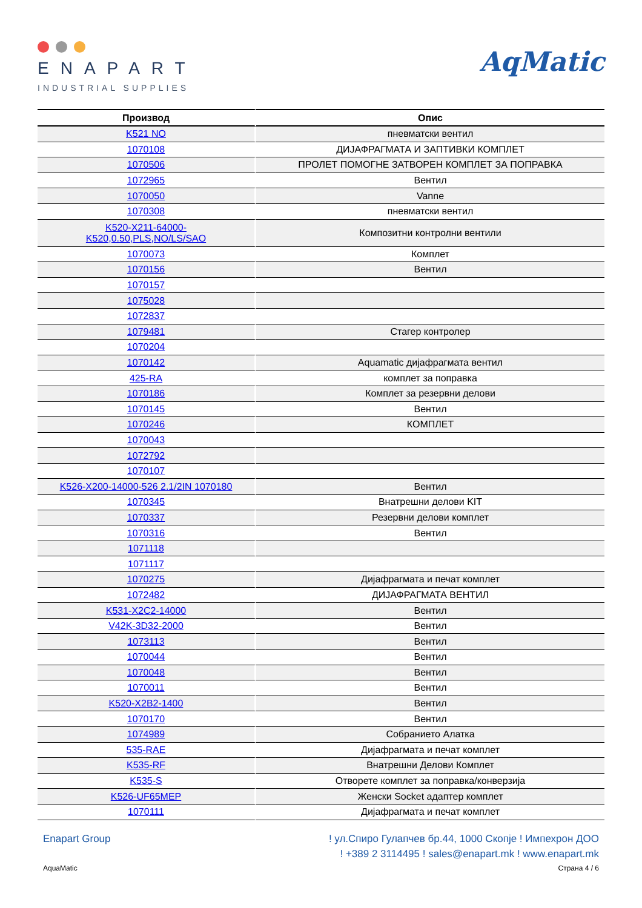ENAPART
INDUSTRIAL SUPPLIES
AqMatic
| Производ | Опис |
| --- | --- |
| K521 NO | пневматски вентил |
| 1070108 | ДИЈАФРАГМАТА И ЗАПТИВКИ КОМПЛЕТ |
| 1070506 | ПРОЛЕТ ПОМОГНЕ ЗАТВОРЕН КОМПЛЕТ ЗА ПОПРАВКА |
| 1072965 | Вентил |
| 1070050 | Vanne |
| 1070308 | пневматски вентил |
| K520-X211-64000- K520,0.50,PLS,NO/LS/SAO | Композитни контролни вентили |
| 1070073 | Комплет |
| 1070156 | Вентил |
| 1070157 | |
| 1075028 | |
| 1072837 | |
| 1079481 | Стагер контролер |
| 1070204 | |
| 1070142 | Aquamatic дијафрагмата вентил |
| 425-RA | комплет за поправка |
| 1070186 | Комплет за резервни делови |
| 1070145 | Вентил |
| 1070246 | КОМПЛЕТ |
| 1070043 | |
| 1072792 | |
| 1070107 | |
| K526-X200-14000-526 2.1/2IN 1070180 | Вентил |
| 1070345 | Внатрешни делови KIT |
| 1070337 | Резервни делови комплет |
| 1070316 | Вентил |
| 1071118 | |
| 1071117 | |
| 1070275 | Дијафрагмата и печат комплет |
| 1072482 | ДИЈАФРАГМАТА ВЕНТИЛ |
| K531-X2C2-14000 | Вентил |
| V42K-3D32-2000 | Вентил |
| 1073113 | Вентил |
| 1070044 | Вентил |
| 1070048 | Вентил |
| 1070011 | Вентил |
| K520-X2B2-1400 | Вентил |
| 1070170 | Вентил |
| 1074989 | Собранието Алатка |
| 535-RAE | Дијафрагмата и печат комплет |
| K535-RF | Внатрешни Делови Комплет |
| K535-S | Отворете комплет за поправка/конверзија |
| K526-UF65MEP | Женски Socket адаптер комплет |
| 1070111 | Дијафрагмата и печат комплет |
Enapart Group ! ул.Спиро Гулапчев бр.44, 1000 Скопје ! Импехрон ДОО
! +389 2 3114495 ! sales@enapart.mk ! www.enapart.mk
AquaMatic Страна 4 / 6